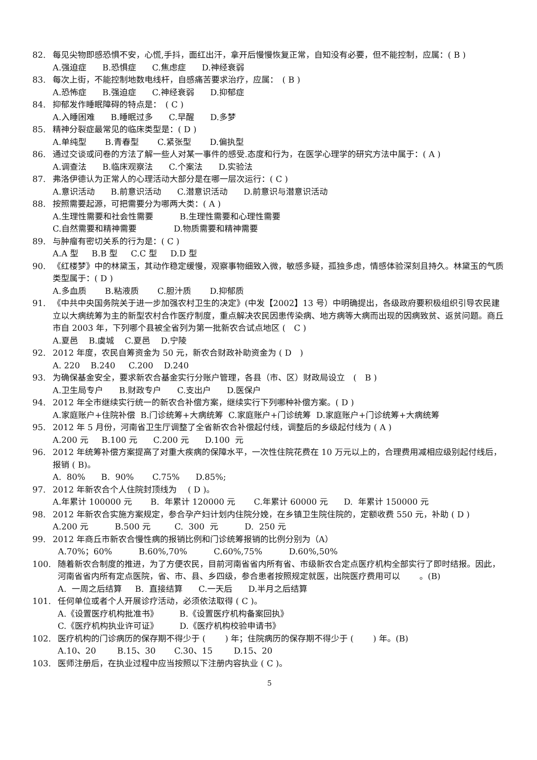82. 每见尖物即感恐惧不安，心慌,手抖，面红出汗，拿开后慢慢恢复正常，自知没有必要，但不能控制，应属：( B )
A.强迫症 B.恐惧症 C.焦虑症 D.神经衰弱
83. 每次上街，不能控制地数电线杆，自感痛苦要求治疗，应属：　( B )
A.恐怖症 B.强迫症 C.神经衰弱 D.抑郁症
84. 抑郁发作睡眠障碍的特点是：　( C )
A.入睡困难 B.睡眠过多 C.早醒 D.多梦
85. 精神分裂症最常见的临床类型是：( D )
A.单纯型 B.青春型 C.紧张型 D.偏执型
86. 通过交谈或问卷的方法了解一些人对某一事件的感受.态度和行为，在医学心理学的研究方法中属于：( A )
A.调查法 B.临床观察法 C.个案法 D.实验法
87. 弗洛伊德认为正常人的心理活动大部分是在哪一层次运行：( C )
A.意识活动 B.前意识活动 C.潜意识活动 D.前意识与潜意识活动
88. 按照需要起源，可把需要分为哪两大类：( A )
A.生理性需要和社会性需要 B.生理性需要和心理性需要
C.自然需要和精神需要 D.物质需要和精神需要
89. 与肿瘤有密切关系的行为是：( C )
A.A 型 B.B 型 C.C 型 D.D 型
90. 《红楼梦》中的林黛玉，其动作稳定缓慢，观察事物细致入微，敏感多疑，孤独多虑，情感体验深刻且持久。林黛玉的气质类型属于：( D )
A.多血质 B.粘液质 C.胆汁质 D.抑郁质
91. 《中共中央国务院关于进一步加强农村卫生的决定》(中发【2002】13 号）中明确提出，各级政府要积极组织引导农民建立以大病统筹为主的新型农村合作医疗制度，重点解决农民因患传染病、地方病等大病而出现的因病致贫、返贫问题。商丘市自 2003 年，下列哪个县被全省列为第一批新农合试点地区 (　C )
A.夏邑 B.虞城 C.夏邑 D.宁陵
92. 2012 年度，农民自筹资金为 50 元，新农合财政补助资金为 ( D　)
A. 220 B.240 C.200 D.240
93. 为确保基金安全，要求新农合基金实行分账户管理，各县（市、区）财政局设立　(　B )
A.卫生局专户 B.财政专户 C.支出户 D.医保户
94. 2012 年全市继续实行统一的新农合补偿方案，继续实行下列哪种补偿方案。( D )
A.家庭账户+住院补偿 B.门诊统筹+大病统筹 C.家庭账户+门诊统筹 D.家庭账户+门诊统筹+大病统筹
95. 2012 年 5 月份，河南省卫生厅调整了全省新农合补偿起付线，调整后的乡级起付线为 ( A )
A.200 元 B.100 元 C.200 元 D.100 元
96. 2012 年统筹补偿方案提高了对重大疾病的保障水平，一次性住院花费在 10 万元以上的，合理费用减相应级别起付线后，报销 ( B)。
A. 80% B. 90% C.75% D.85%;
97. 2012 年新农合个人住院封顶线为　 ( D )。
A.年累计 100000 元 B. 年累计 120000 元 C.年累计 60000 元 D. 年累计 150000 元
98. 2012 年新农合实施方案规定，参合孕产妇计划内住院分娩，在乡镇卫生院住院的，定额收费 550 元，补助 ( D )
A.200 元 B.500 元 C. 300 元 D. 250 元
99. 2012 年商丘市新农合慢性病的报销比例和门诊统筹报销的比例分别为（A）
A.70%；60% B.60%,70% C.60%,75% D.60%,50%
100. 随着新农合制度的推进，为了方便农民，目前河南省省内所有省、市级新农合定点医疗机构全部实行了即时结报。因此，河南省省内所有定点医院，省、市、县、乡四级，参合患者按照规定就医，出院医疗费用可以　　 。(B)
A. 一周之后结算 B. 直接结算 C.一天后 D.半月之后结算
101. 任何单位或者个人开展诊疗活动，必须依法取得 ( C )。
A.《设置医疗机构批准书》 B.《设置医疗机构备案回执》
C.《医疗机构执业许可证》 D.《医疗机构校验申请书》
102. 医疗机构的门诊病历的保存期不得少于 (　　 ) 年；住院病历的保存期不得少于 (　　 ) 年。(B)
A.10、20 B.15、30 C.30、15 D.15、20
103. 医师注册后，在执业过程中应当按照以下注册内容执业 ( C )。
5